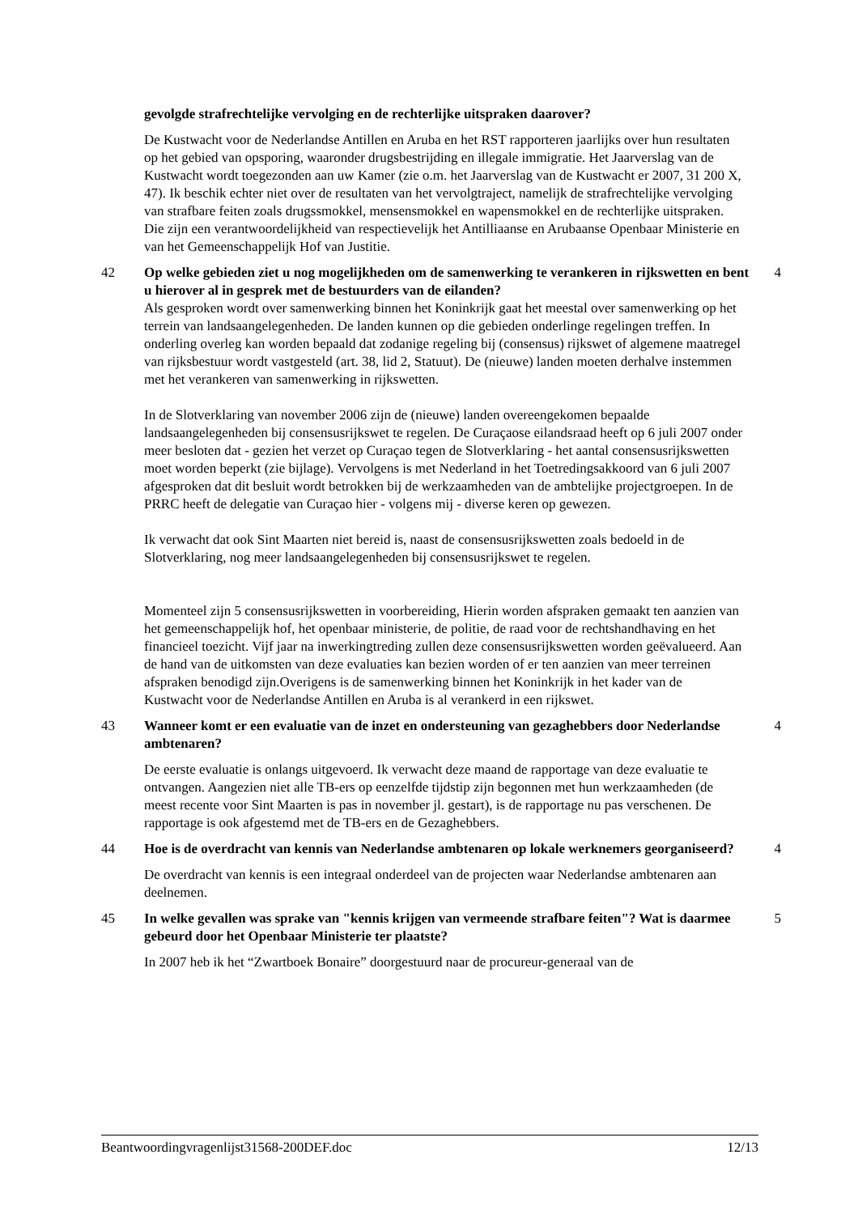gevolgde strafrechtelijke vervolging en de rechterlijke uitspraken daarover?
De Kustwacht voor de Nederlandse Antillen en Aruba en het RST rapporteren jaarlijks over hun resultaten op het gebied van opsporing, waaronder drugsbestrijding en illegale immigratie. Het Jaarverslag van de Kustwacht wordt toegezonden aan uw Kamer (zie o.m. het Jaarverslag van de Kustwacht er 2007, 31 200 X, 47). Ik beschik echter niet over de resultaten van het vervolgtraject, namelijk de strafrechtelijke vervolging van strafbare feiten zoals drugssmokkel, mensensmokkel en wapensmokkel en de rechterlijke uitspraken. Die zijn een verantwoordelijkheid van respectievelijk het Antilliaanse en Arubaanse Openbaar Ministerie en van het Gemeenschappelijk Hof van Justitie.
42 Op welke gebieden ziet u nog mogelijkheden om de samenwerking te verankeren in rijkswetten en bent u hierover al in gesprek met de bestuurders van de eilanden?
4
Als gesproken wordt over samenwerking binnen het Koninkrijk gaat het meestal over samenwerking op het terrein van landsaangelegenheden. De landen kunnen op die gebieden onderlinge regelingen treffen. In onderling overleg kan worden bepaald dat zodanige regeling bij (consensus) rijkswet of algemene maatregel van rijksbestuur wordt vastgesteld (art. 38, lid 2, Statuut). De (nieuwe) landen moeten derhalve instemmen met het verankeren van samenwerking in rijkswetten.
In de Slotverklaring van november 2006 zijn de (nieuwe) landen overeengekomen bepaalde landsaangelegenheden bij consensusrijkswet te regelen. De Curaçaose eilandsraad heeft op 6 juli 2007 onder meer besloten dat - gezien het verzet op Curaçao tegen de Slotverklaring - het aantal consensusrijkswetten moet worden beperkt (zie bijlage). Vervolgens is met Nederland in het Toetredingsakkoord van 6 juli 2007 afgesproken dat dit besluit wordt betrokken bij de werkzaamheden van de ambtelijke projectgroepen. In de PRRC heeft de delegatie van Curaçao hier - volgens mij - diverse keren op gewezen.
Ik verwacht dat ook Sint Maarten niet bereid is, naast de consensusrijkswetten zoals bedoeld in de Slotverklaring, nog meer landsaangelegenheden bij consensusrijkswet te regelen.
Momenteel zijn 5 consensusrijkswetten in voorbereiding, Hierin worden afspraken gemaakt ten aanzien van het gemeenschappelijk hof, het openbaar ministerie, de politie, de raad voor de rechtshandhaving en het financieel toezicht. Vijf jaar na inwerkingtreding zullen deze consensusrijkswetten worden geëvalueerd. Aan de hand van de uitkomsten van deze evaluaties kan bezien worden of er ten aanzien van meer terreinen afspraken benodigd zijn.Overigens is de samenwerking binnen het Koninkrijk in het kader van de Kustwacht voor de Nederlandse Antillen en Aruba is al verankerd in een rijkswet.
43 Wanneer komt er een evaluatie van de inzet en ondersteuning van gezaghebbers door Nederlandse ambtenaren?
4
De eerste evaluatie is onlangs uitgevoerd. Ik verwacht deze maand de rapportage van deze evaluatie te ontvangen. Aangezien niet alle TB-ers op eenzelfde tijdstip zijn begonnen met hun werkzaamheden (de meest recente voor Sint Maarten is pas in november jl. gestart), is de rapportage nu pas verschenen. De rapportage is ook afgestemd met de TB-ers en de Gezaghebbers.
44 Hoe is de overdracht van kennis van Nederlandse ambtenaren op lokale werknemers georganiseerd?
4
De overdracht van kennis is een integraal onderdeel van de projecten waar Nederlandse ambtenaren aan deelnemen.
45 In welke gevallen was sprake van "kennis krijgen van vermeende strafbare feiten"? Wat is daarmee gebeurd door het Openbaar Ministerie ter plaatste?
5
In 2007 heb ik het “Zwartboek Bonaire” doorgestuurd naar de procureur-generaal van de
Beantwoordingvragenlijst31568-200DEF.doc 12/13